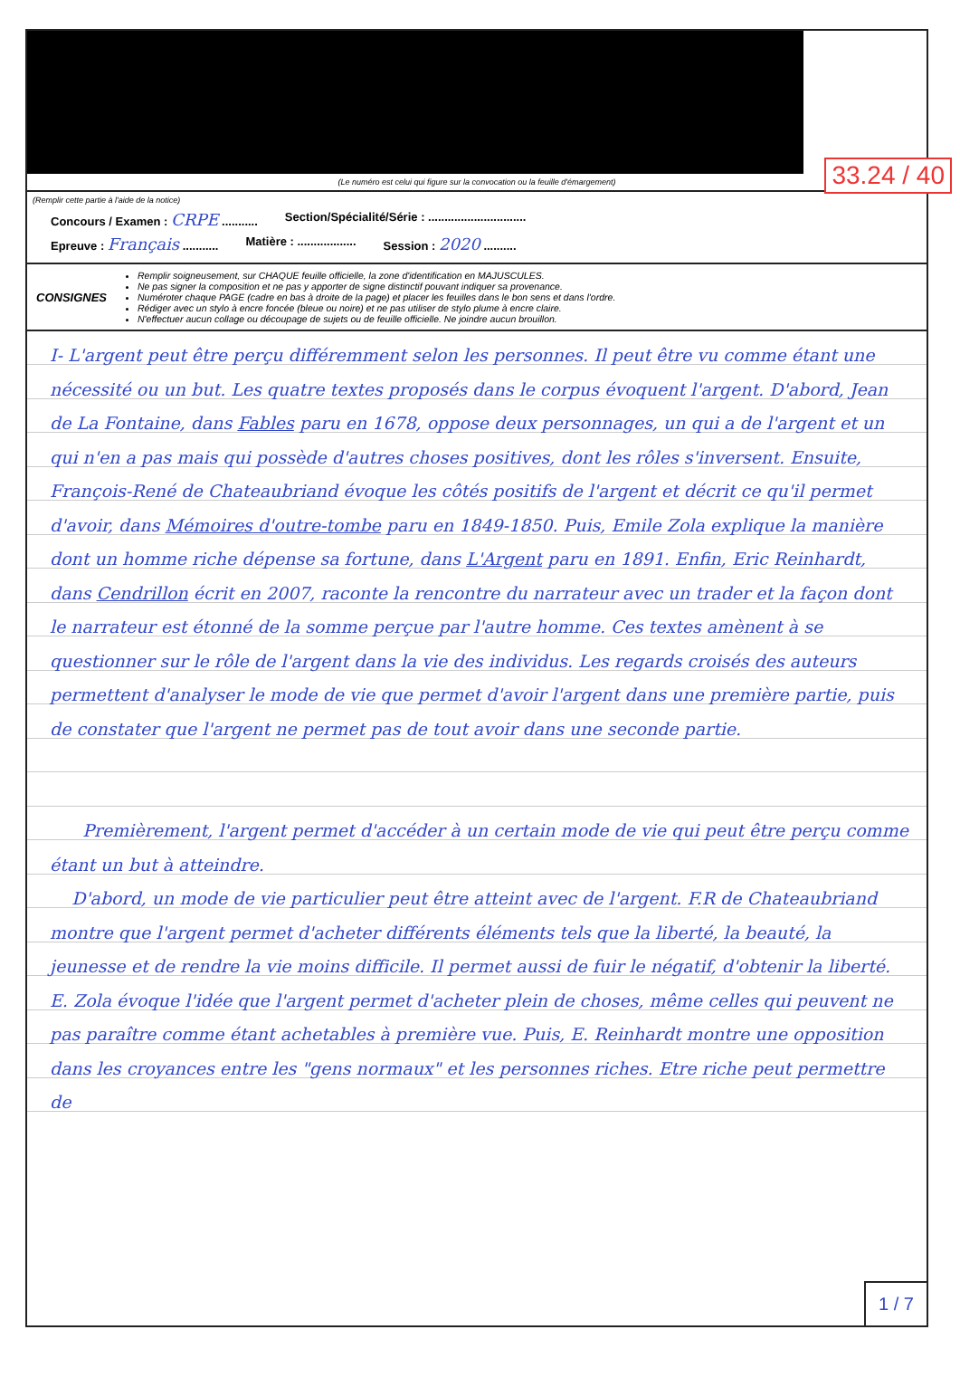33.24 / 40
(Le numéro est celui qui figure sur la convocation ou la feuille d'émargement)
(Remplir cette partie à l'aide de la notice)
Concours / Examen : CRPE ........... Section/Spécialité/Série : ..............................
Epreuve : Français ........... Matière : .................. Session : 2020 ..........
CONSIGNES
Remplir soigneusement, sur CHAQUE feuille officielle, la zone d'identification en MAJUSCULES.
Ne pas signer la composition et ne pas y apporter de signe distinctif pouvant indiquer sa provenance.
Numéroter chaque PAGE (cadre en bas à droite de la page) et placer les feuilles dans le bon sens et dans l'ordre.
Rédiger avec un stylo à encre foncée (bleue ou noire) et ne pas utiliser de stylo plume à encre claire.
N'effectuer aucun collage ou découpage de sujets ou de feuille officielle. Ne joindre aucun brouillon.
I- L'argent peut être perçu différemment selon les personnes. Il peut être vu comme étant une nécessité ou un but. Les quatre textes proposés dans le corpus évoquent l'argent. D'abord, Jean de La Fontaine, dans Fables paru en 1678, oppose deux personnages, un qui a de l'argent et un qui n'en a pas mais qui possède d'autres choses positives, dont les rôles s'inversent. Ensuite, François-René de Chateaubriand évoque les côtés positifs de l'argent et décrit ce qu'il permet d'avoir, dans Mémoires d'outre-tombe paru en 1849-1850. Puis, Emile Zola explique la manière dont un homme riche dépense sa fortune, dans L'Argent paru en 1891. Enfin, Eric Reinhardt, dans Cendrillon écrit en 2007, raconte la rencontre du narrateur avec un trader et la façon dont le narrateur est étonné de la somme perçue par l'autre homme. Ces textes amènent à se questionner sur le rôle de l'argent dans la vie des individus. Les regards croisés des auteurs permettent d'analyser le mode de vie que permet d'avoir l'argent dans une première partie, puis de constater que l'argent ne permet pas de tout avoir dans une seconde partie.
Premièrement, l'argent permet d'accéder à un certain mode de vie qui peut être perçu comme étant un but à atteindre.
D'abord, un mode de vie particulier peut être atteint avec de l'argent. F.R de Chateaubriand montre que l'argent permet d'acheter différents éléments tels que la liberté, la beauté, la jeunesse et de rendre la vie moins difficile. Il permet aussi de fuir le négatif, d'obtenir la liberté. E. Zola évoque l'idée que l'argent permet d'acheter plein de choses, même celles qui peuvent ne pas paraître comme étant achetables à première vue. Puis, E. Reinhardt montre une opposition dans les croyances entre les "gens normaux" et les personnes riches. Etre riche peut permettre de
1 / 7